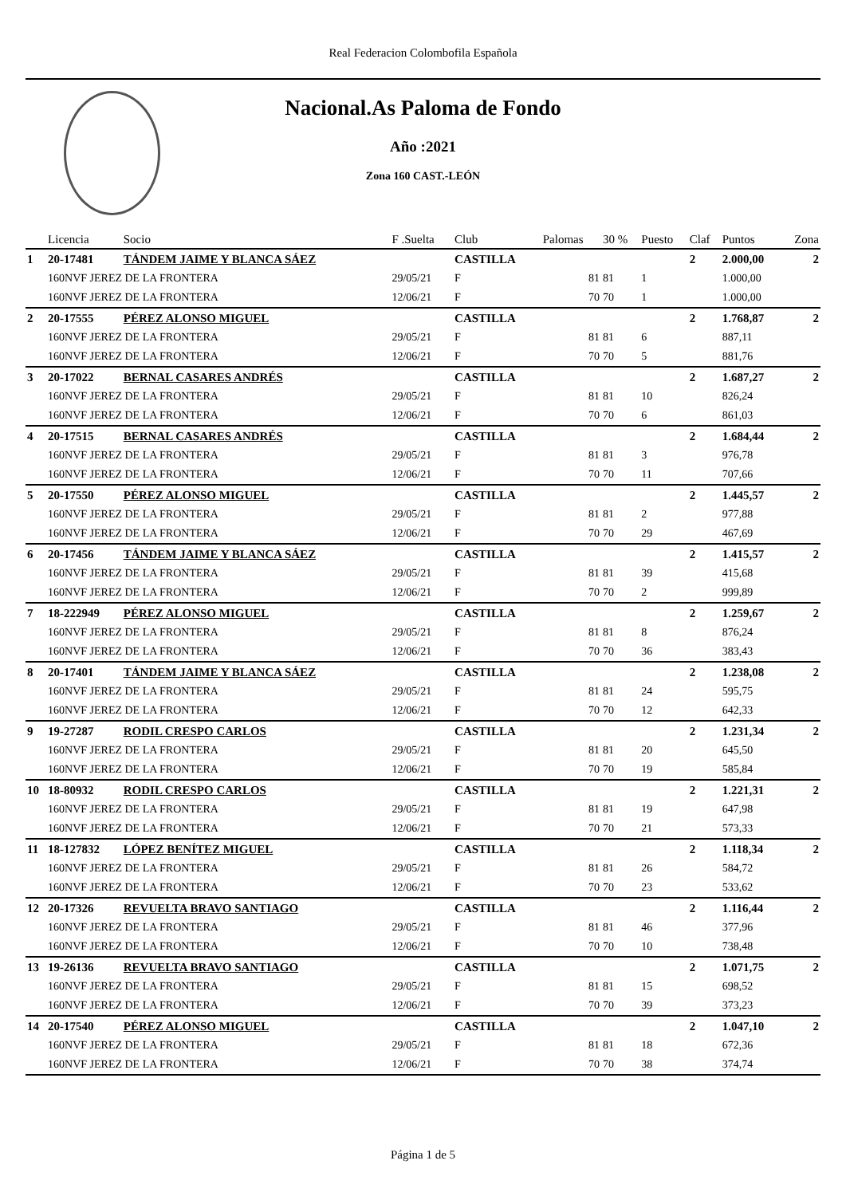Real Federacion Colombofila Española
Nacional.As Paloma de Fondo
Año :2021
Zona 160 CAST.-LEÓN
| | Licencia | Socio | F .Suelta | Club | Palomas | 30 % | Puesto | Claf | Puntos | Zona |
| --- | --- | --- | --- | --- | --- | --- | --- | --- | --- | --- |
| 1 | 20-17481 | TÁNDEM JAIME Y BLANCA SÁEZ | | CASTILLA | | | | 2 | 2.000,00 | 2 |
| | 160NVF JEREZ DE LA FRONTERA | | 29/05/21 | F | 81 | 81 | 1 | | 1.000,00 | |
| | 160NVF JEREZ DE LA FRONTERA | | 12/06/21 | F | 70 | 70 | 1 | | 1.000,00 | |
| 2 | 20-17555 | PÉREZ ALONSO MIGUEL | | CASTILLA | | | | 2 | 1.768,87 | 2 |
| | 160NVF JEREZ DE LA FRONTERA | | 29/05/21 | F | 81 | 81 | 6 | | 887,11 | |
| | 160NVF JEREZ DE LA FRONTERA | | 12/06/21 | F | 70 | 70 | 5 | | 881,76 | |
| 3 | 20-17022 | BERNAL CASARES ANDRÉS | | CASTILLA | | | | 2 | 1.687,27 | 2 |
| | 160NVF JEREZ DE LA FRONTERA | | 29/05/21 | F | 81 | 81 | 10 | | 826,24 | |
| | 160NVF JEREZ DE LA FRONTERA | | 12/06/21 | F | 70 | 70 | 6 | | 861,03 | |
| 4 | 20-17515 | BERNAL CASARES ANDRÉS | | CASTILLA | | | | 2 | 1.684,44 | 2 |
| | 160NVF JEREZ DE LA FRONTERA | | 29/05/21 | F | 81 | 81 | 3 | | 976,78 | |
| | 160NVF JEREZ DE LA FRONTERA | | 12/06/21 | F | 70 | 70 | 11 | | 707,66 | |
| 5 | 20-17550 | PÉREZ ALONSO MIGUEL | | CASTILLA | | | | 2 | 1.445,57 | 2 |
| | 160NVF JEREZ DE LA FRONTERA | | 29/05/21 | F | 81 | 81 | 2 | | 977,88 | |
| | 160NVF JEREZ DE LA FRONTERA | | 12/06/21 | F | 70 | 70 | 29 | | 467,69 | |
| 6 | 20-17456 | TÁNDEM JAIME Y BLANCA SÁEZ | | CASTILLA | | | | 2 | 1.415,57 | 2 |
| | 160NVF JEREZ DE LA FRONTERA | | 29/05/21 | F | 81 | 81 | 39 | | 415,68 | |
| | 160NVF JEREZ DE LA FRONTERA | | 12/06/21 | F | 70 | 70 | 2 | | 999,89 | |
| 7 | 18-222949 | PÉREZ ALONSO MIGUEL | | CASTILLA | | | | 2 | 1.259,67 | 2 |
| | 160NVF JEREZ DE LA FRONTERA | | 29/05/21 | F | 81 | 81 | 8 | | 876,24 | |
| | 160NVF JEREZ DE LA FRONTERA | | 12/06/21 | F | 70 | 70 | 36 | | 383,43 | |
| 8 | 20-17401 | TÁNDEM JAIME Y BLANCA SÁEZ | | CASTILLA | | | | 2 | 1.238,08 | 2 |
| | 160NVF JEREZ DE LA FRONTERA | | 29/05/21 | F | 81 | 81 | 24 | | 595,75 | |
| | 160NVF JEREZ DE LA FRONTERA | | 12/06/21 | F | 70 | 70 | 12 | | 642,33 | |
| 9 | 19-27287 | RODIL CRESPO CARLOS | | CASTILLA | | | | 2 | 1.231,34 | 2 |
| | 160NVF JEREZ DE LA FRONTERA | | 29/05/21 | F | 81 | 81 | 20 | | 645,50 | |
| | 160NVF JEREZ DE LA FRONTERA | | 12/06/21 | F | 70 | 70 | 19 | | 585,84 | |
| 10 | 18-80932 | RODIL CRESPO CARLOS | | CASTILLA | | | | 2 | 1.221,31 | 2 |
| | 160NVF JEREZ DE LA FRONTERA | | 29/05/21 | F | 81 | 81 | 19 | | 647,98 | |
| | 160NVF JEREZ DE LA FRONTERA | | 12/06/21 | F | 70 | 70 | 21 | | 573,33 | |
| 11 | 18-127832 | LÓPEZ BENÍTEZ MIGUEL | | CASTILLA | | | | 2 | 1.118,34 | 2 |
| | 160NVF JEREZ DE LA FRONTERA | | 29/05/21 | F | 81 | 81 | 26 | | 584,72 | |
| | 160NVF JEREZ DE LA FRONTERA | | 12/06/21 | F | 70 | 70 | 23 | | 533,62 | |
| 12 | 20-17326 | REVUELTA BRAVO SANTIAGO | | CASTILLA | | | | 2 | 1.116,44 | 2 |
| | 160NVF JEREZ DE LA FRONTERA | | 29/05/21 | F | 81 | 81 | 46 | | 377,96 | |
| | 160NVF JEREZ DE LA FRONTERA | | 12/06/21 | F | 70 | 70 | 10 | | 738,48 | |
| 13 | 19-26136 | REVUELTA BRAVO SANTIAGO | | CASTILLA | | | | 2 | 1.071,75 | 2 |
| | 160NVF JEREZ DE LA FRONTERA | | 29/05/21 | F | 81 | 81 | 15 | | 698,52 | |
| | 160NVF JEREZ DE LA FRONTERA | | 12/06/21 | F | 70 | 70 | 39 | | 373,23 | |
| 14 | 20-17540 | PÉREZ ALONSO MIGUEL | | CASTILLA | | | | 2 | 1.047,10 | 2 |
| | 160NVF JEREZ DE LA FRONTERA | | 29/05/21 | F | 81 | 81 | 18 | | 672,36 | |
| | 160NVF JEREZ DE LA FRONTERA | | 12/06/21 | F | 70 | 70 | 38 | | 374,74 | |
Página 1 de 5